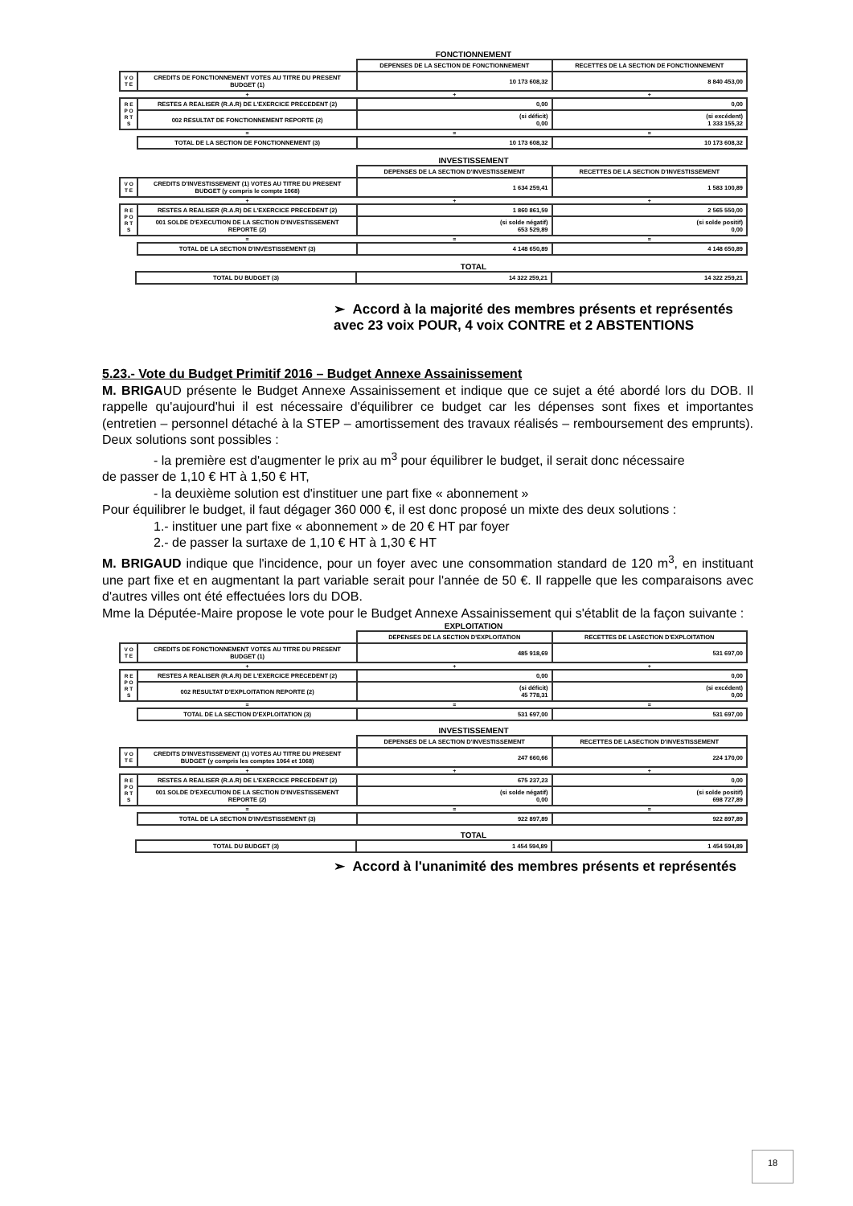FONCTIONNEMENT
| | | DEPENSES DE LA SECTION DE FONCTIONNEMENT | RECETTES DE LA SECTION DE FONCTIONNEMENT |
| V O T E | CREDITS DE FONCTIONNEMENT VOTES AU TITRE DU PRESENT BUDGET (1) | 10 173 608,32 | 8 840 453,00 |
| | + | + | + |
| R E P O R T S | RESTES A REALISER (R.A.R) DE L'EXERCICE PRECEDENT (2) | 0,00 | 0,00 |
| | 002 RESULTAT DE FONCTIONNEMENT REPORTE (2) | (si déficit) 0,00 | (si excédent) 1 333 155,32 |
| | = | = | = |
| | TOTAL DE LA SECTION DE FONCTIONNEMENT (3) | 10 173 608,32 | 10 173 608,32 |
INVESTISSEMENT
| | | DEPENSES DE LA SECTION D'INVESTISSEMENT | RECETTES DE LA SECTION D'INVESTISSEMENT |
| V O T E | CREDITS D'INVESTISSEMENT (1) VOTES AU TITRE DU PRESENT BUDGET (y compris le compte 1068) | 1 634 259,41 | 1 583 100,89 |
| | + | + | + |
| R E P O R T S | RESTES A REALISER (R.A.R) DE L'EXERCICE PRECEDENT (2) | 1 860 861,59 | 2 565 550,00 |
| | 001 SOLDE D'EXECUTION DE LA SECTION D'INVESTISSEMENT REPORTE (2) | (si solde négatif) 653 529,89 | (si solde positif) 0,00 |
| | = | = | = |
| | TOTAL DE LA SECTION D'INVESTISSEMENT (3) | 4 148 650,89 | 4 148 650,89 |
TOTAL
| | TOTAL DU BUDGET (3) | 14 322 259,21 | 14 322 259,21 |
➢ Accord à la majorité des membres présents et représentés avec 23 voix POUR, 4 voix CONTRE et 2 ABSTENTIONS
5.23.- Vote du Budget Primitif 2016 – Budget Annexe Assainissement
M. BRIGAUD présente le Budget Annexe Assainissement et indique que ce sujet a été abordé lors du DOB. Il rappelle qu'aujourd'hui il est nécessaire d'équilibrer ce budget car les dépenses sont fixes et importantes (entretien – personnel détaché à la STEP – amortissement des travaux réalisés – remboursement des emprunts). Deux solutions sont possibles :
- la première est d'augmenter le prix au m<sup>3</sup> pour équilibrer le budget, il serait donc nécessaire
de passer de 1,10 € HT à 1,50 € HT,
- la deuxième solution est d'instituer une part fixe « abonnement »
Pour équilibrer le budget, il faut dégager 360 000 €, il est donc proposé un mixte des deux solutions :
1.- instituer une part fixe « abonnement » de 20 € HT par foyer
2.- de passer la surtaxe de 1,10 € HT à 1,30 € HT
M. BRIGAUD indique que l'incidence, pour un foyer avec une consommation standard de 120 m<sup>3</sup>, en instituant une part fixe et en augmentant la part variable serait pour l'année de 50 €. Il rappelle que les comparaisons avec d'autres villes ont été effectuées lors du DOB.
Mme la Députée-Maire propose le vote pour le Budget Annexe Assainissement qui s'établit de la façon suivante :
EXPLOITATION
| | | DEPENSES DE LA SECTION D'EXPLOITATION | RECETTES DE LASECTION D'EXPLOITATION |
| V O T E | CREDITS DE FONCTIONNEMENT VOTES AU TITRE DU PRESENT BUDGET (1) | 485 918,69 | 531 697,00 |
| | + | + | + |
| R E P O R T S | RESTES A REALISER (R.A.R) DE L'EXERCICE PRECEDENT (2) | 0,00 | 0,00 |
| | 002 RESULTAT D'EXPLOITATION REPORTE (2) | (si déficit) 45 778,31 | (si excédent) 0,00 |
| | = | = | = |
| | TOTAL DE LA SECTION D'EXPLOITATION (3) | 531 697,00 | 531 697,00 |
INVESTISSEMENT
| | | DEPENSES DE LA SECTION D'INVESTISSEMENT | RECETTES DE LASECTION D'INVESTISSEMENT |
| V O T E | CREDITS D'INVESTISSEMENT (1) VOTES AU TITRE DU PRESENT BUDGET (y compris les comptes 1064 et 1068) | 247 660,66 | 224 170,00 |
| | + | + | + |
| R E P O R T S | RESTES A REALISER (R.A.R) DE L'EXERCICE PRECEDENT (2) | 675 237,23 | 0,00 |
| | 001 SOLDE D'EXECUTION DE LA SECTION D'INVESTISSEMENT REPORTE (2) | (si solde négatif) 0,00 | (si solde positif) 698 727,89 |
| | = | = | = |
| | TOTAL DE LA SECTION D'INVESTISSEMENT (3) | 922 897,89 | 922 897,89 |
TOTAL
| | TOTAL DU BUDGET (3) | 1 454 594,89 | 1 454 594,89 |
➢ Accord à l'unanimité des membres présents et représentés
18